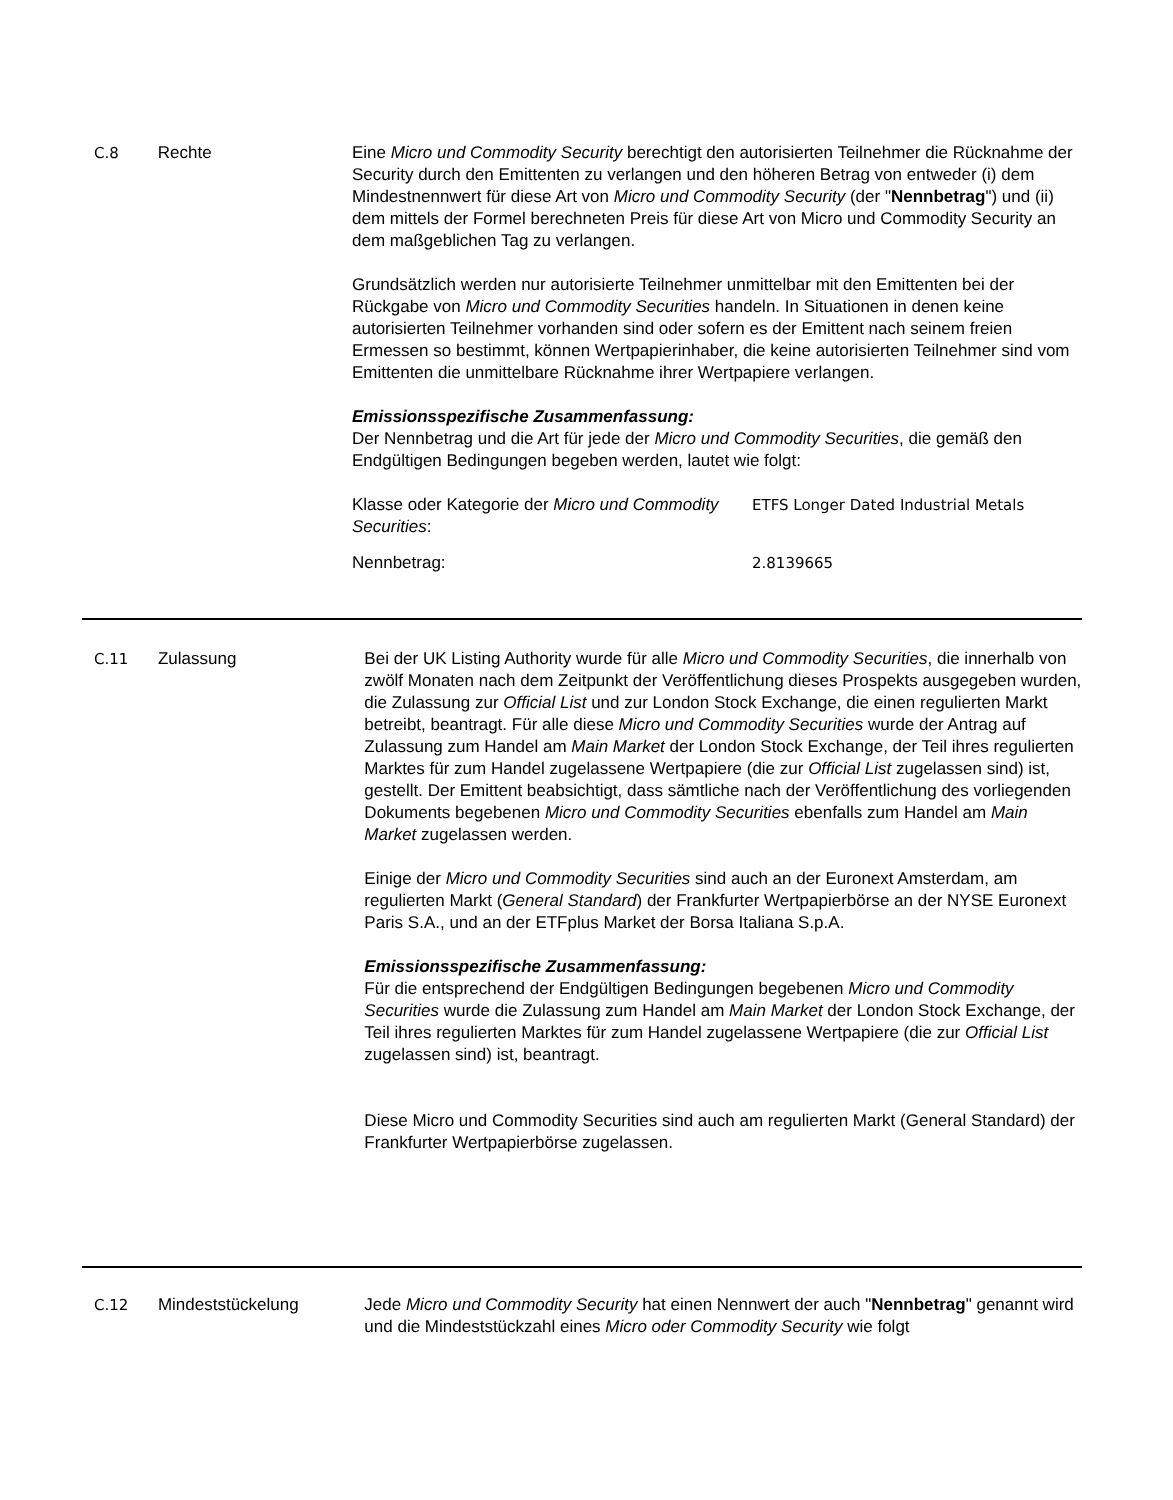C.8 Rechte Eine Micro und Commodity Security berechtigt den autorisierten Teilnehmer die Rücknahme der Security durch den Emittenten zu verlangen und den höheren Betrag von entweder (i) dem Mindestnennwert für diese Art von Micro und Commodity Security (der "Nennbetrag") und (ii) dem mittels der Formel berechneten Preis für diese Art von Micro und Commodity Security an dem maßgeblichen Tag zu verlangen.
Grundsätzlich werden nur autorisierte Teilnehmer unmittelbar mit den Emittenten bei der Rückgabe von Micro und Commodity Securities handeln. In Situationen in denen keine autorisierten Teilnehmer vorhanden sind oder sofern es der Emittent nach seinem freien Ermessen so bestimmt, können Wertpapierinhaber, die keine autorisierten Teilnehmer sind vom Emittenten die unmittelbare Rücknahme ihrer Wertpapiere verlangen.
Emissionsspezifische Zusammenfassung:
Der Nennbetrag und die Art für jede der Micro und Commodity Securities, die gemäß den Endgültigen Bedingungen begeben werden, lautet wie folgt:
| Klasse oder Kategorie der Micro und Commodity Securities : | ETFS Longer Dated Industrial Metals |
| Nennbetrag: | 2.8139665 |
C.11 Zulassung Bei der UK Listing Authority wurde für alle Micro und Commodity Securities, die innerhalb von zwölf Monaten nach dem Zeitpunkt der Veröffentlichung dieses Prospekts ausgegeben wurden, die Zulassung zur Official List und zur London Stock Exchange, die einen regulierten Markt betreibt, beantragt. Für alle diese Micro und Commodity Securities wurde der Antrag auf Zulassung zum Handel am Main Market der London Stock Exchange, der Teil ihres regulierten Marktes für zum Handel zugelassene Wertpapiere (die zur Official List zugelassen sind) ist, gestellt. Der Emittent beabsichtigt, dass sämtliche nach der Veröffentlichung des vorliegenden Dokuments begebenen Micro und Commodity Securities ebenfalls zum Handel am Main Market zugelassen werden.
Einige der Micro und Commodity Securities sind auch an der Euronext Amsterdam, am regulierten Markt (General Standard) der Frankfurter Wertpapierbörse an der NYSE Euronext Paris S.A., und an der ETFplus Market der Borsa Italiana S.p.A.
Emissionsspezifische Zusammenfassung:
Für die entsprechend der Endgültigen Bedingungen begebenen Micro und Commodity Securities wurde die Zulassung zum Handel am Main Market der London Stock Exchange, der Teil ihres regulierten Marktes für zum Handel zugelassene Wertpapiere (die zur Official List zugelassen sind) ist, beantragt.
Diese Micro und Commodity Securities sind auch am regulierten Markt (General Standard) der Frankfurter Wertpapierbörse zugelassen.
C.12 Mindeststückelung Jede Micro und Commodity Security hat einen Nennwert der auch "Nennbetrag" genannt wird und die Mindeststückzahl eines Micro oder Commodity Security wie folgt